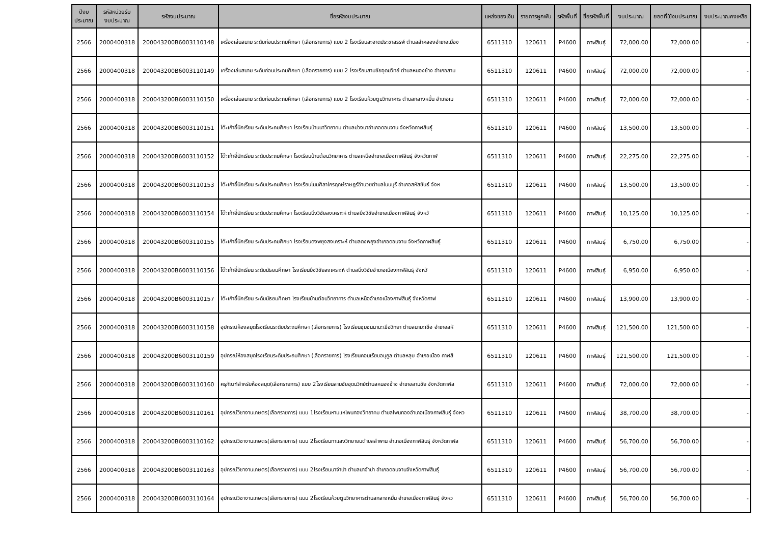| ปีงบ ประมาณ | รหัสหน่วยรับ งบประมาณ | รหัสงบประมาณ | ชื่อรหัสงบประมาณ | แหล่งของเงิน | รายการผูกพัน | รหัสพื้นที่ | ชื่อรหัสพื้นที่ | งบประมาณ | ยอดที่ใช้งบประมาณ | งบประมาณคงเหลือ |
| --- | --- | --- | --- | --- | --- | --- | --- | --- | --- | --- |
| 2566 | 2000400318 | 200043200B6003110148 | เครื่องเล่นสนาม ระดับก่อนประถมศึกษา (เลือกรายการ) แบบ 2 โรงเรียนสะอาดประชาสรรพ์ ตำบลลำคลองอำเภอเมือง | 6511310 | 120611 | P4600 | กาฬสินธุ์ | 72,000.00 | 72,000.00 | - |
| 2566 | 2000400318 | 200043200B6003110149 | เครื่องเล่นสนาม ระดับก่อนประถมศึกษา (เลือกรายการ) แบบ 2 โรงเรียนสามชัยอุดมวิทย์ ตำบลหนองช้าง อำเภอสาม | 6511310 | 120611 | P4600 | กาฬสินธุ์ | 72,000.00 | 72,000.00 | - |
| 2566 | 2000400318 | 200043200B6003110150 | เครื่องเล่นสนาม ระดับก่อนประถมศึกษา (เลือกรายการ) แบบ 2 โรงเรียนห้วยตูมวิทยาคาร ตำบลกลางหมื่น อำเภอเม | 6511310 | 120611 | P4600 | กาฬสินธุ์ | 72,000.00 | 72,000.00 | - |
| 2566 | 2000400318 | 200043200B6003110151 | โต๊ะเก้าอี้นักเรียน ระดับประถมศึกษา โรงเรียนบ้านนาวิทยาคม ตำบลม่วงนาอำเภอดอนจาน จังหวัดกาฬสินธุ์ | 6511310 | 120611 | P4600 | กาฬสินธุ์ | 13,500.00 | 13,500.00 | - |
| 2566 | 2000400318 | 200043200B6003110152 | โต๊ะเก้าอี้นักเรียน ระดับประถมศึกษา โรงเรียนบ้านต้อนวิทยาคาร ตำบลเหนืออำเภอเมืองกาฬสินธุ์ จังหวัดกาฬ | 6511310 | 120611 | P4600 | กาฬสินธุ์ | 22,275.00 | 22,275.00 | - |
| 2566 | 2000400318 | 200043200B6003110153 | โต๊ะเก้าอี้นักเรียน ระดับประถมศึกษา โรงเรียนโนนศิลาไกรฤกษ์ราษฎร์อำนวยตำบลโนนบุรี อำเภอสหัสขันธ์ จังห | 6511310 | 120611 | P4600 | กาฬสินธุ์ | 13,500.00 | 13,500.00 | - |
| 2566 | 2000400318 | 200043200B6003110154 | โต๊ะเก้าอี้นักเรียน ระดับประถมศึกษา โรงเรียนบึงวิชัยสงเคราะห์ ตำบลบึงวิชัยอำเภอเมืองกาฬสินธุ์ จังหวั | 6511310 | 120611 | P4600 | กาฬสินธุ์ | 10,125.00 | 10,125.00 | - |
| 2566 | 2000400318 | 200043200B6003110155 | โต๊ะเก้าอี้นักเรียน ระดับประถมศึกษา โรงเรียนดงพยุงสงเคราะห์ ตำบลดงพยุงอำเภอดอนจาน จังหวัดกาฬสินธุ์ | 6511310 | 120611 | P4600 | กาฬสินธุ์ | 6,750.00 | 6,750.00 | - |
| 2566 | 2000400318 | 200043200B6003110156 | โต๊ะเก้าอี้นักเรียน ระดับมัธยมศึกษา โรงเรียนบึงวิชัยสงเคราะห์ ตำบลบึงวิชัยอำเภอเมืองกาฬสินธุ์ จังหวั | 6511310 | 120611 | P4600 | กาฬสินธุ์ | 6,950.00 | 6,950.00 | - |
| 2566 | 2000400318 | 200043200B6003110157 | โต๊ะเก้าอี้นักเรียน ระดับมัธยมศึกษา โรงเรียนบ้านต้อนวิทยาคาร ตำบลเหนืออำเภอเมืองกาฬสินธุ์ จังหวัดกาฬ | 6511310 | 120611 | P4600 | กาฬสินธุ์ | 13,900.00 | 13,900.00 | - |
| 2566 | 2000400318 | 200043200B6003110158 | อุปกรณ์ห้องสมุดโรงเรียนระดับประถมศึกษา (เลือกรายการ) โรงเรียนชุมชนนามะเขือวิทยา ตำบลนามะเขือ อำเภอสหั | 6511310 | 120611 | P4600 | กาฬสินธุ์ | 121,500.00 | 121,500.00 | - |
| 2566 | 2000400318 | 200043200B6003110159 | อุปกรณ์ห้องสมุดโรงเรียนระดับประถมศึกษา (เลือกรายการ) โรงเรียนคอนเรียบอนุกูล ตำบลหลุบ อำเภอเมือง กาฬสิ | 6511310 | 120611 | P4600 | กาฬสินธุ์ | 121,500.00 | 121,500.00 | - |
| 2566 | 2000400318 | 200043200B6003110160 | ครุภัณฑ์สำหรับห้องสมุด(เลือกรายการ) แบบ 2โรงเรียนสามชัยอุดมวิทย์ตำบลหนองช้าง อำเภอสามชัย จังหวัดกาฬส | 6511310 | 120611 | P4600 | กาฬสินธุ์ | 72,000.00 | 72,000.00 | - |
| 2566 | 2000400318 | 200043200B6003110161 | อุปกรณ์วิชางานเกษตร(เลือกรายการ) แบบ 1โรงเรียนหามแหโพนทองวิทยาคม ตำบลโพนทองอำเภอเมืองกาฬสินธุ์ จังหว | 6511310 | 120611 | P4600 | กาฬสินธุ์ | 38,700.00 | 38,700.00 | - |
| 2566 | 2000400318 | 200043200B6003110162 | อุปกรณ์วิชางานเกษตร(เลือกรายการ) แบบ 2โรงเรียนทาแสงวิทยายนตำบลลำพาน อำเภอเมืองกาฬสินธุ์ จังหวัดกาฬส | 6511310 | 120611 | P4600 | กาฬสินธุ์ | 56,700.00 | 56,700.00 | - |
| 2566 | 2000400318 | 200043200B6003110163 | อุปกรณ์วิชางานเกษตร(เลือกรายการ) แบบ 2โรงเรียนนาจำปา ตำบลนาจำปา อำเภอดอนจานจังหวัดกาฬสินธุ์ | 6511310 | 120611 | P4600 | กาฬสินธุ์ | 56,700.00 | 56,700.00 | - |
| 2566 | 2000400318 | 200043200B6003110164 | อุปกรณ์วิชางานเกษตร(เลือกรายการ) แบบ 2โรงเรียนห้วยตูมวิทยาคารตำบลกลางหมื่น อำเภอเมืองกาฬสินธุ์ จังหว | 6511310 | 120611 | P4600 | กาฬสินธุ์ | 56,700.00 | 56,700.00 | - |